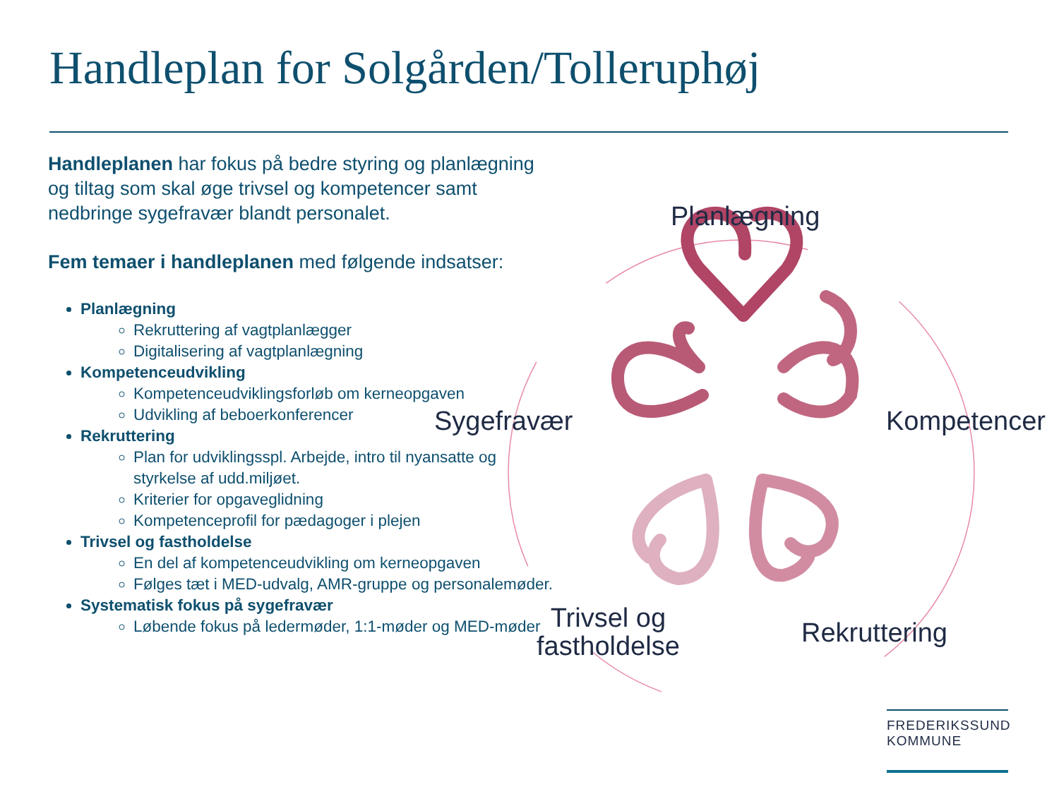Handleplan for Solgården/Tolleruphøj
Handleplanen har fokus på bedre styring og planlægning og tiltag som skal øge trivsel og kompetencer samt nedbringe sygefravær blandt personalet.
Fem temaer i handleplanen med følgende indsatser:
Planlægning
Rekruttering af vagtplanlægger
Digitalisering af vagtplanlægning
Kompetenceudvikling
Kompetenceudviklingsforløb om kerneopgaven
Udvikling af beboerkonferencer
Rekruttering
Plan for udviklingsspl. Arbejde, intro til nyansatte og styrkelse af udd.miljøet.
Kriterier for opgaveglidning
Kompetenceprofil for pædagoger i plejen
Trivsel og fastholdelse
En del af kompetenceudvikling om kerneopgaven
Følges tæt i MED-udvalg, AMR-gruppe og personalemøder.
Systematisk fokus på sygefravær
Løbende fokus på ledermøder, 1:1-møder og MED-møder
Planlægning
Sygefravær Kompetencer
Trivsel og
fastholdelse
Rekruttering
FREDERIKSSUND
KOMMUNE